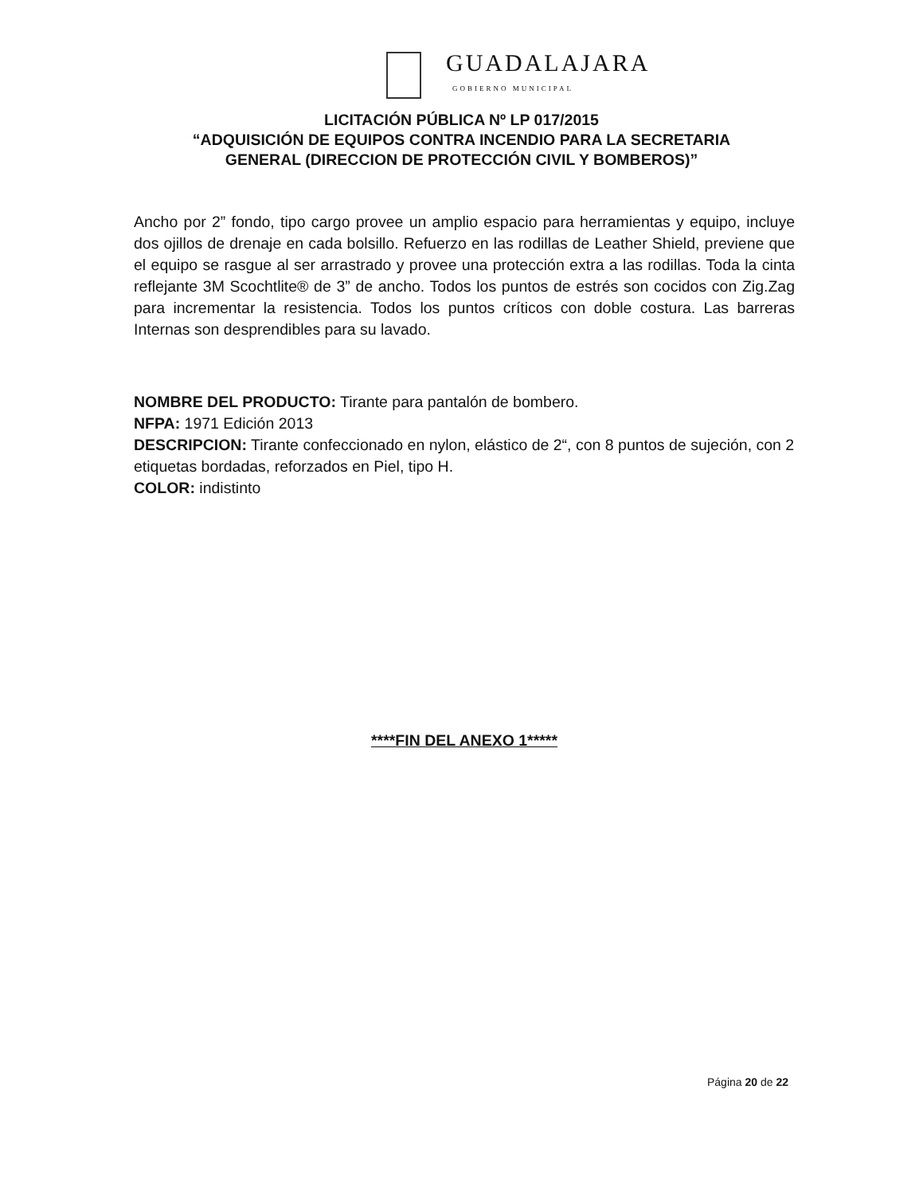GUADALAJARA
GOBIERNO MUNICIPAL
LICITACIÓN PÚBLICA Nº LP 017/2015
“ADQUISICIÓN DE EQUIPOS CONTRA INCENDIO PARA LA SECRETARIA
GENERAL (DIRECCION DE PROTECCIÓN CIVIL Y BOMBEROS)”
Ancho por 2” fondo, tipo cargo provee un amplio espacio para herramientas y equipo, incluye dos ojillos de drenaje en cada bolsillo. Refuerzo en las rodillas de Leather Shield, previene que el equipo se rasgue al ser arrastrado y provee una protección extra a las rodillas. Toda la cinta reflejante 3M Scochtlite® de 3” de ancho. Todos los puntos de estrés son cocidos con Zig.Zag para incrementar la resistencia. Todos los puntos críticos con doble costura. Las barreras Internas son desprendibles para su lavado.
NOMBRE DEL PRODUCTO: Tirante para pantalón de bombero.
NFPA: 1971 Edición 2013
DESCRIPCION: Tirante confeccionado en nylon, elástico de 2“, con 8 puntos de sujeción, con 2 etiquetas bordadas, reforzados en Piel, tipo H.
COLOR: indistinto
****FIN DEL ANEXO 1*****
Página 20 de 22